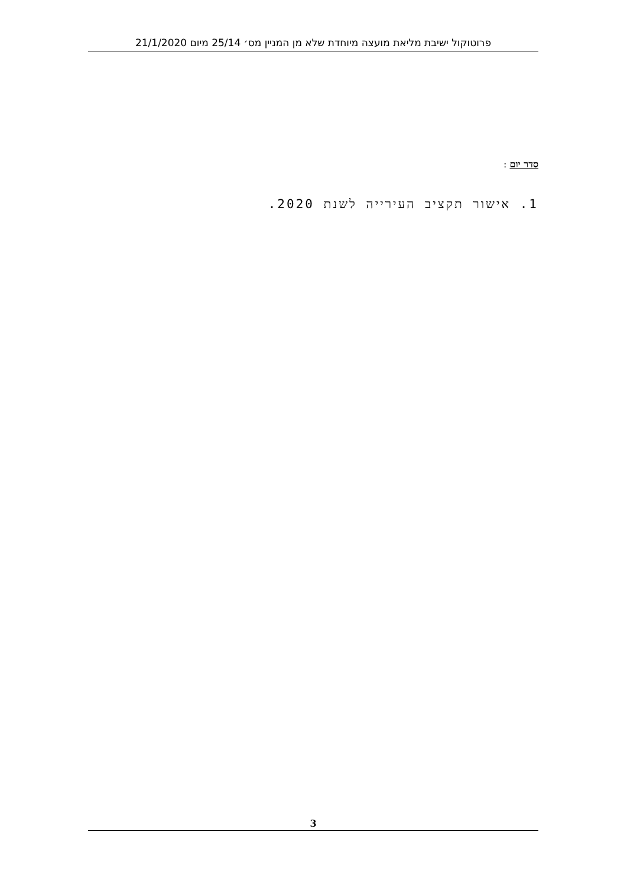פרוטוקול ישיבת מליאת מועצה מיוחדת שלא מן המניין מס׳ 25/14 מיום 21/1/2020
סדר יום :
1. אישור תקציב העירייה לשנת 2020.
3